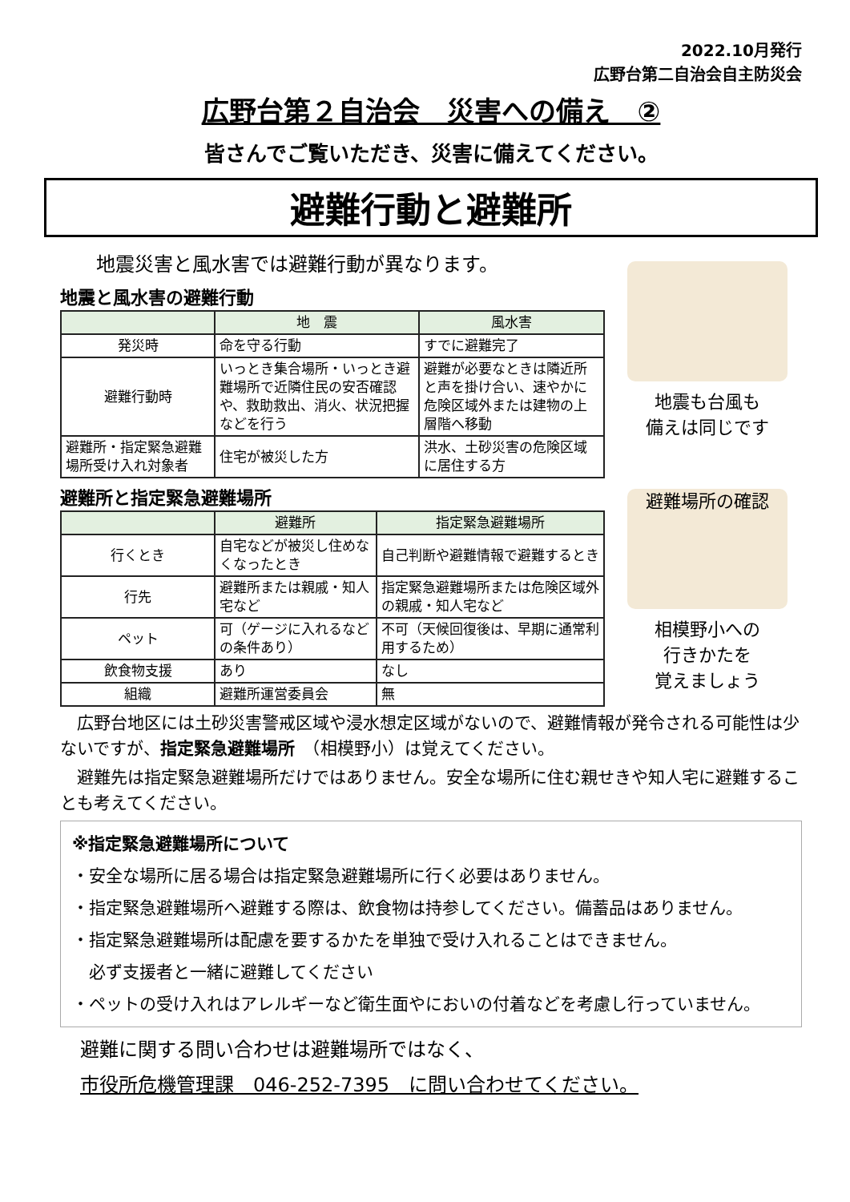2022.10月発行
広野台第二自治会自主防災会
広野台第２自治会　災害への備え　②
皆さんでご覧いただき、災害に備えてください。
避難行動と避難所
地震災害と風水害では避難行動が異なります。
地震と風水害の避難行動
| | 地 震 | 風水害 |
| --- | --- | --- |
| 発災時 | 命を守る行動 | すでに避難完了 |
| 避難行動時 | いっとき集合場所・いっとき避難場所で近隣住民の安否確認や、救助救出、消火、状況把握などを行う | 避難が必要なときは隣近所と声を掛け合い、速やかに危険区域外または建物の上層階へ移動 |
| 避難所・指定緊急避難場所受け入れ対象者 | 住宅が被災した方 | 洪水、土砂災害の危険区域に居住する方 |
避難所と指定緊急避難場所
| | 避難所 | 指定緊急避難場所 |
| --- | --- | --- |
| 行くとき | 自宅などが被災し住めなくなったとき | 自己判断や避難情報で避難するとき |
| 行先 | 避難所または親戚・知人宅など | 指定緊急避難場所または危険区域外の親戚・知人宅など |
| ペット | 可（ゲージに入れるなどの条件あり） | 不可（天候回復後は、早期に通常利用するため） |
| 飲食物支援 | あり | なし |
| 組織 | 避難所運営委員会 | 無 |
地震も台風も
備えは同じです
避難場所の確認
相模野小への
行きかたを
覚えましょう
　広野台地区には土砂災害警戒区域や浸水想定区域がないので、避難情報が発令される可能性は少ないですが、指定緊急避難場所　（相模野小）は覚えてください。
　避難先は指定緊急避難場所だけではありません。安全な場所に住む親せきや知人宅に避難することも考えてください。
※指定緊急避難場所について
・安全な場所に居る場合は指定緊急避難場所に行く必要はありません。
・指定緊急避難場所へ避難する際は、飲食物は持参してください。備蓄品はありません。
・指定緊急避難場所は配慮を要するかたを単独で受け入れることはできません。
　必ず支援者と一緒に避難してください
・ペットの受け入れはアレルギーなど衛生面やにおいの付着などを考慮し行っていません。
避難に関する問い合わせは避難場所ではなく、
市役所危機管理課　046-252-7395　に問い合わせてください。